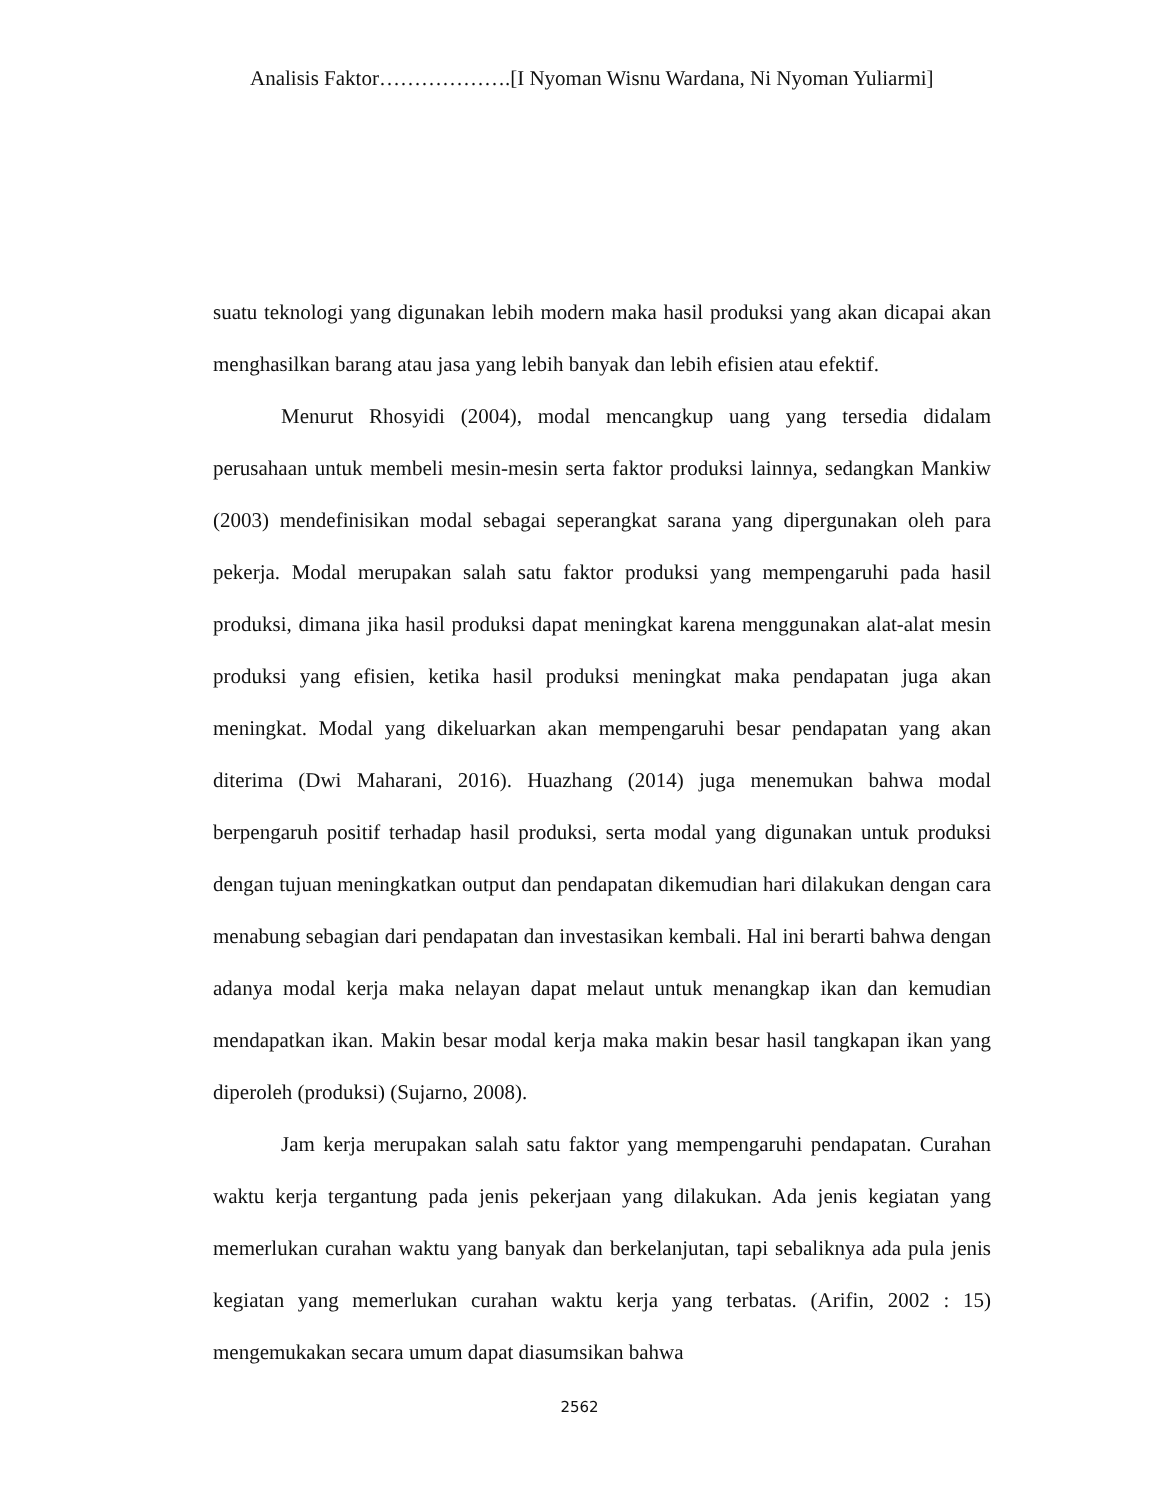Analisis Faktor……………….[I Nyoman Wisnu Wardana, Ni Nyoman Yuliarmi]
suatu teknologi yang digunakan lebih modern maka hasil produksi yang akan dicapai akan menghasilkan barang atau jasa yang lebih banyak dan lebih efisien atau efektif.
Menurut Rhosyidi (2004), modal mencangkup uang yang tersedia didalam perusahaan untuk membeli mesin-mesin serta faktor produksi lainnya, sedangkan Mankiw (2003) mendefinisikan modal sebagai seperangkat sarana yang dipergunakan oleh para pekerja. Modal merupakan salah satu faktor produksi yang mempengaruhi pada hasil produksi, dimana jika hasil produksi dapat meningkat karena menggunakan alat-alat mesin produksi yang efisien, ketika hasil produksi meningkat maka pendapatan juga akan meningkat. Modal yang dikeluarkan akan mempengaruhi besar pendapatan yang akan diterima (Dwi Maharani, 2016). Huazhang (2014) juga menemukan bahwa modal berpengaruh positif terhadap hasil produksi, serta modal yang digunakan untuk produksi dengan tujuan meningkatkan output dan pendapatan dikemudian hari dilakukan dengan cara menabung sebagian dari pendapatan dan investasikan kembali. Hal ini berarti bahwa dengan adanya modal kerja maka nelayan dapat melaut untuk menangkap ikan dan kemudian mendapatkan ikan. Makin besar modal kerja maka makin besar hasil tangkapan ikan yang diperoleh (produksi) (Sujarno, 2008).
Jam kerja merupakan salah satu faktor yang mempengaruhi pendapatan. Curahan waktu kerja tergantung pada jenis pekerjaan yang dilakukan. Ada jenis kegiatan yang memerlukan curahan waktu yang banyak dan berkelanjutan, tapi sebaliknya ada pula jenis kegiatan yang memerlukan curahan waktu kerja yang terbatas. (Arifin, 2002 : 15) mengemukakan secara umum dapat diasumsikan bahwa
2562